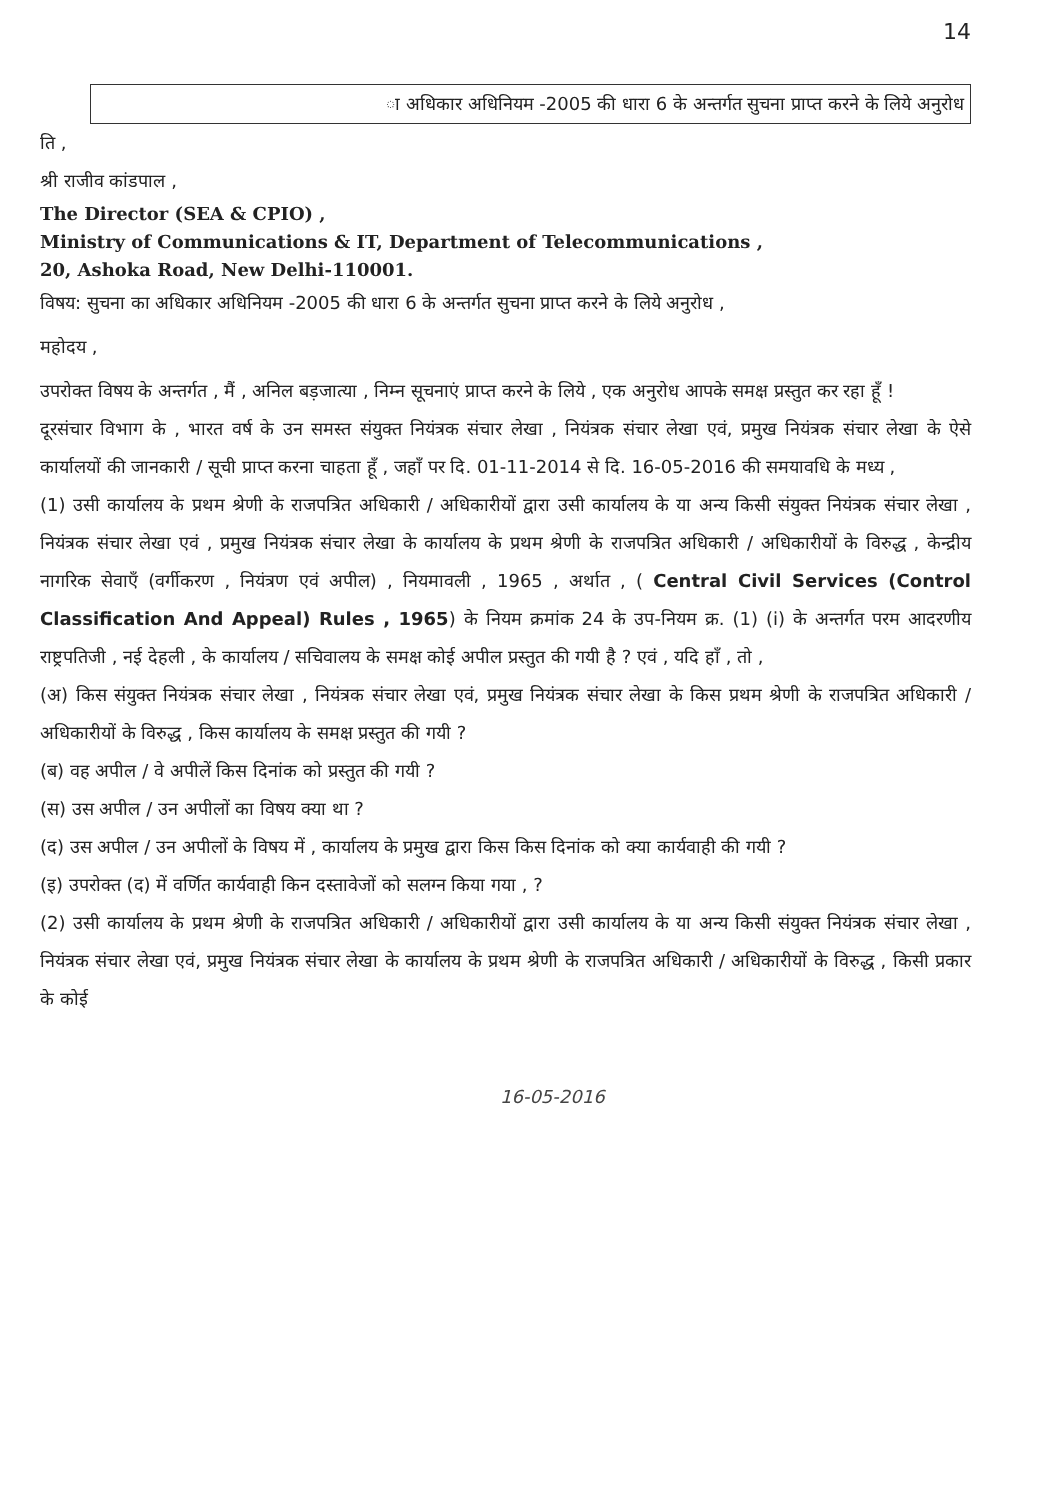14
ा अधिकार अधिनियम -2005 की धारा 6 के अन्तर्गत सुचना प्राप्त करने के लिये अनुरोध
ति ,
श्री राजीव कांडपाल ,
The Director (SEA & CPIO) ,
Ministry of Communications & IT, Department of Telecommunications ,
20, Ashoka Road, New Delhi-110001.
विषय: सुचना का अधिकार अधिनियम -2005 की धारा 6 के अन्तर्गत सुचना प्राप्त करने के लिये अनुरोध ,
महोदय ,
उपरोक्त विषय के अन्तर्गत , मैं , अनिल बड़जात्या , निम्न सूचनाएं प्राप्त करने के लिये , एक अनुरोध आपके समक्ष प्रस्तुत कर रहा हूँ !
दूरसंचार विभाग के , भारत वर्ष के उन समस्त संयुक्त नियंत्रक संचार लेखा , नियंत्रक संचार लेखा एवं, प्रमुख नियंत्रक संचार लेखा के ऐसे कार्यालयों की जानकारी / सूची प्राप्त करना चाहता हूँ , जहाँ पर दि. 01-11-2014 से दि. 16-05-2016 की समयावधि के मध्य ,
(1) उसी कार्यालय के प्रथम श्रेणी के राजपत्रित अधिकारी / अधिकारीयों द्वारा उसी कार्यालय के या अन्य किसी संयुक्त नियंत्रक संचार लेखा , नियंत्रक संचार लेखा एवं , प्रमुख नियंत्रक संचार लेखा के कार्यालय के प्रथम श्रेणी के राजपत्रित अधिकारी / अधिकारीयों के विरुद्ध , केन्द्रीय नागरिक सेवाएँ (वर्गीकरण , नियंत्रण एवं अपील) , नियमावली , 1965 , अर्थात , ( Central Civil Services (Control Classification And Appeal) Rules , 1965) के नियम क्रमांक 24 के उप-नियम क्र. (1) (i) के अन्तर्गत परम आदरणीय राष्ट्रपतिजी , नई देहली , के कार्यालय / सचिवालय के समक्ष कोई अपील प्रस्तुत की गयी है ? एवं , यदि हाँ , तो ,
(अ) किस संयुक्त नियंत्रक संचार लेखा , नियंत्रक संचार लेखा एवं, प्रमुख नियंत्रक संचार लेखा के किस प्रथम श्रेणी के राजपत्रित अधिकारी / अधिकारीयों के विरुद्ध , किस कार्यालय के समक्ष प्रस्तुत की गयी ?
(ब) वह अपील / वे अपीलें किस दिनांक को प्रस्तुत की गयी ?
(स) उस अपील / उन अपीलों का विषय क्या था ?
(द) उस अपील / उन अपीलों के विषय में , कार्यालय के प्रमुख द्वारा किस किस दिनांक को क्या कार्यवाही की गयी ?
(इ) उपरोक्त (द) में वर्णित कार्यवाही किन दस्तावेजों को सलग्न किया गया , ?
(2) उसी कार्यालय के प्रथम श्रेणी के राजपत्रित अधिकारी / अधिकारीयों द्वारा उसी कार्यालय के या अन्य किसी संयुक्त नियंत्रक संचार लेखा , नियंत्रक संचार लेखा एवं, प्रमुख नियंत्रक संचार लेखा के कार्यालय के प्रथम श्रेणी के राजपत्रित अधिकारी / अधिकारीयों के विरुद्ध , किसी प्रकार के कोई
16-05-2016